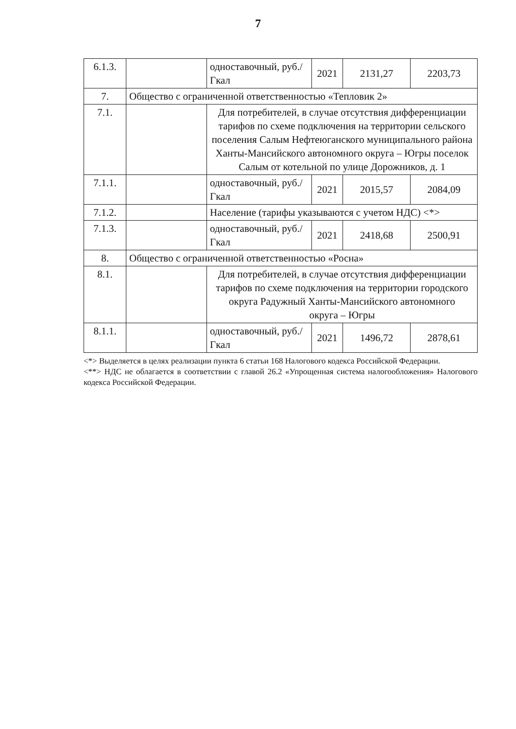7
| 6.1.3. | | одноставочный, руб./Гкал | 2021 | 2131,27 | 2203,73 |
| 7. | Общество с ограниченной ответственностью «Тепловик 2» | | | | |
| 7.1. | | Для потребителей, в случае отсутствия дифференциации тарифов по схеме подключения на территории сельского поселения Салым Нефтеюганского муниципального района Ханты-Мансийского автономного округа – Югры поселок Салым от котельной по улице Дорожников, д. 1 | | | |
| 7.1.1. | | одноставочный, руб./Гкал | 2021 | 2015,57 | 2084,09 |
| 7.1.2. | | Население (тарифы указываются с учетом НДС) <*> | | | |
| 7.1.3. | | одноставочный, руб./Гкал | 2021 | 2418,68 | 2500,91 |
| 8. | Общество с ограниченной ответственностью «Росна» | | | | |
| 8.1. | | Для потребителей, в случае отсутствия дифференциации тарифов по схеме подключения на территории городского округа Радужный Ханты-Мансийского автономного округа – Югры | | | |
| 8.1.1. | | одноставочный, руб./Гкал | 2021 | 1496,72 | 2878,61 |
<*> Выделяется в целях реализации пункта 6 статьи 168 Налогового кодекса Российской Федерации.
<**> НДС не облагается в соответствии с главой 26.2 «Упрощенная система налогообложения» Налогового кодекса Российской Федерации.